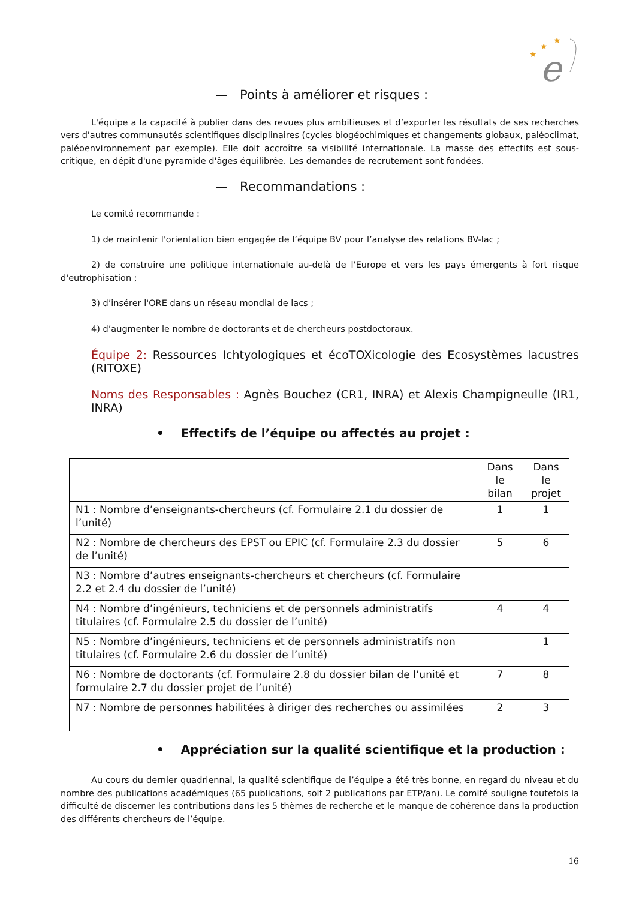e
★
★
★
— Points à améliorer et risques :
L'équipe a la capacité à publier dans des revues plus ambitieuses et d’exporter les résultats de ses recherches vers d'autres communautés scientifiques disciplinaires (cycles biogéochimiques et changements globaux, paléoclimat, paléoenvironnement par exemple). Elle doit accroître sa visibilité internationale. La masse des effectifs est sous-critique, en dépit d'une pyramide d'âges équilibrée. Les demandes de recrutement sont fondées.
— Recommandations :
Le comité recommande :
1) de maintenir l'orientation bien engagée de l’équipe BV pour l’analyse des relations BV-lac ;
2) de construire une politique internationale au-delà de l'Europe et vers les pays émergents à fort risque d'eutrophisation ;
3) d’insérer l'ORE dans un réseau mondial de lacs ;
4) d’augmenter le nombre de doctorants et de chercheurs postdoctoraux.
Équipe 2: Ressources Ichtyologiques et écoTOXicologie des Ecosystèmes lacustres (RITOXE)
Noms des Responsables : Agnès Bouchez (CR1, INRA) et Alexis Champigneulle (IR1, INRA)
• Effectifs de l’équipe ou affectés au projet :
| | Dans le bilan | Dans le projet |
| N1 : Nombre d’enseignants-chercheurs (cf. Formulaire 2.1 du dossier de l’unité) | 1 | 1 |
| N2 : Nombre de chercheurs des EPST ou EPIC (cf. Formulaire 2.3 du dossier de l’unité) | 5 | 6 |
| N3 : Nombre d’autres enseignants-chercheurs et chercheurs (cf. Formulaire 2.2 et 2.4 du dossier de l’unité) | | |
| N4 : Nombre d’ingénieurs, techniciens et de personnels administratifs titulaires (cf. Formulaire 2.5 du dossier de l’unité) | 4 | 4 |
| N5 : Nombre d’ingénieurs, techniciens et de personnels administratifs non titulaires (cf. Formulaire 2.6 du dossier de l’unité) | | 1 |
| N6 : Nombre de doctorants (cf. Formulaire 2.8 du dossier bilan de l’unité et formulaire 2.7 du dossier projet de l’unité) | 7 | 8 |
| N7 : Nombre de personnes habilitées à diriger des recherches ou assimilées | 2 | 3 |
• Appréciation sur la qualité scientifique et la production :
Au cours du dernier quadriennal, la qualité scientifique de l’équipe a été très bonne, en regard du niveau et du nombre des publications académiques (65 publications, soit 2 publications par ETP/an). Le comité souligne toutefois la difficulté de discerner les contributions dans les 5 thèmes de recherche et le manque de cohérence dans la production des différents chercheurs de l’équipe.
16